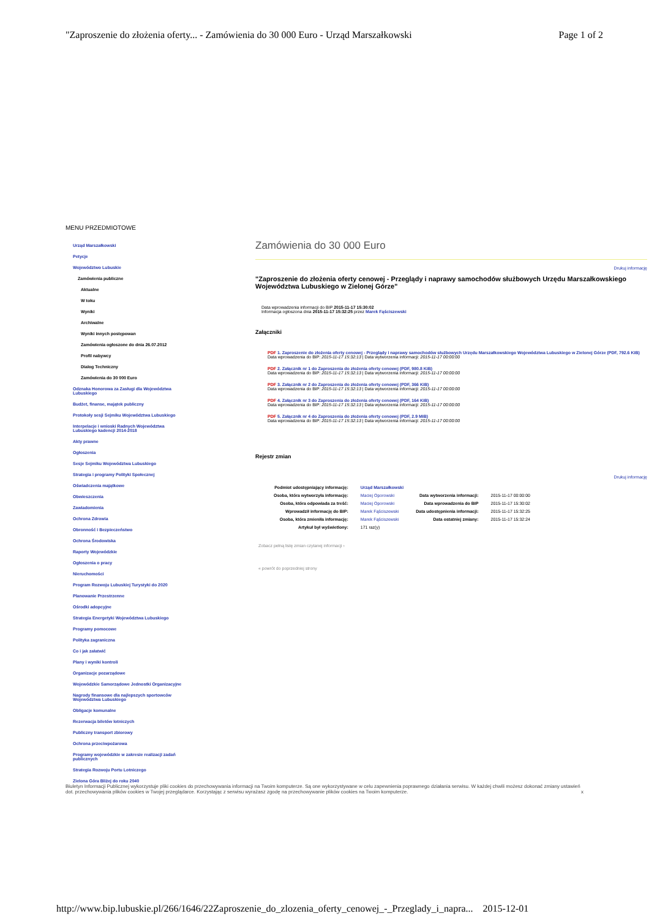"Zaproszenie do złożenia oferty... - Zamówienia do 30 000 Euro - Urząd Marszałkowski Page 1 of 2
MENU PRZEDMIOTOWE
Urząd Marszałkowski
Petycje
Województwo Lubuskie
Zamówienia publiczne
Aktualne
W toku
Wyniki
Archiwalne
Wyniki innych postępowan
Zamówienia ogłoszone do dnia 26.07.2012
Profil nabywcy
Dialog Techniczny
Zamówienia do 30 000 Euro
Odznaka Honorowa za Zasługi dla Województwa Lubuskiego
Budżet, finanse, majątek publiczny
Protokoły sesji Sejmiku Województwa Lubuskiego
Interpelacje i wnioski Radnych Województwa Lubuskiego kadencji 2014-2018
Akty prawne
Ogłoszenia
Sesje Sejmiku Województwa Lubuskiego
Strategia i programy Polityki Społecznej
Oświadczenia majątkowe
Obwieszczenia
Zawiadomienia
Ochrona Zdrowia
Obronność i Bezpieczeństwo
Ochrona Środowiska
Raporty Wojewódzkie
Ogłoszenia o pracy
Nieruchomości
Program Rozwoju Lubuskiej Turystyki do 2020
Planowanie Przestrzenne
Ośrodki adopcyjne
Strategia Energetyki Województwa Lubuskiego
Programy pomocowe
Polityka zagraniczna
Co i jak załatwić
Plany i wyniki kontroli
Organizacje pozarządowe
Wojewódzkie Samorządowe Jednostki Organizacyjne
Nagrody finansowe dla najlepszych sportowców Województwa Lubuskiego
Obligacje komunalne
Rezerwacja biletów lotniczych
Publiczny transport zbiorowy
Ochrona przeciwpożarowa
Programy wojewódzkie w zakresie realizacji zadań publicznych
Strategia Rozwoju Portu Lotniczego
Zielona Góra Bliżej do roku 2040
Zamówienia do 30 000 Euro
Drukuj informację
"Zaproszenie do złożenia oferty cenowej - Przeglądy i naprawy samochodów służbowych Urzędu Marszałkowskiego Województwa Lubuskiego w Zielonej Górze"
Data wprowadzenia informacji do BIP 2015-11-17 15:30:02
Informacja ogłoszona dnia 2015-11-17 15:32:25 przez Marek Fąściszewski
Załączniki
PDF 1. Zaproszenie do złożenia oferty cenowej - Przeglądy i naprawy samochodów służbowych Urzędu Marszałkowskiego Województwa Lubuskiego w Zielonej Górze (PDF, 792.6 KiB)
Data wprowadzenia do BIP: 2015-11-17 15:32:13 | Data wytworzenia informacji: 2015-11-17 00:00:00
PDF 2. Załącznik nr 1 do Zaproszenia do złożenia oferty cenowej (PDF, 980.8 KiB)
Data wprowadzenia do BIP: 2015-11-17 15:32:13 | Data wytworzenia informacji: 2015-11-17 00:00:00
PDF 3. Załącznik nr 2 do Zaproszenia do złożenia oferty cenowej (PDF, 366 KiB)
Data wprowadzenia do BIP: 2015-11-17 15:32:13 | Data wytworzenia informacji: 2015-11-17 00:00:00
PDF 4. Załącznik nr 3 do Zaproszenia do złożenia oferty cenowej (PDF, 164 KiB)
Data wprowadzenia do BIP: 2015-11-17 15:32:13 | Data wytworzenia informacji: 2015-11-17 00:00:00
PDF 5. Załącznik nr 4 do Zaproszenia do złożenia oferty cenowej (PDF, 2.9 MiB)
Data wprowadzenia do BIP: 2015-11-17 15:32:13 | Data wytworzenia informacji: 2015-11-17 00:00:00
Rejestr zmian
Drukuj informację
| Podmiot udostępniający informację: | Urząd Marszałkowski | | |
| Osoba, która wytworzyła informację: | Maciej Oporowski | Data wytworzenia informacji: | 2015-11-17 00:00:00 |
| Osoba, która odpowiada za treść: | Maciej Oporowski | Data wprowadzenia do BIP | 2015-11-17 15:30:02 |
| Wprowadził informację do BIP: | Marek Fąściszewski | Data udostępnienia informacji: | 2015-11-17 15:32:25 |
| Osoba, która zmieniła informację: | Marek Fąściszewski | Data ostatniej zmiany: | 2015-11-17 15:32:24 |
| Artykuł był wyświetlony: | 171 raz(y) | | |
Zobacz pełną listę zmian czytanej informacji ›
« powrót do poprzedniej strony
Biuletyn Informacji Publicznej wykorzystuje pliki cookies do przechowywania informacji na Twoim komputerze. Są one wykorzystywane w celu zapewnienia poprawnego działania serwisu. W każdej chwili możesz dokonać zmiany ustawień dot. przechowywania plików cookies w Twojej przeglądarce. Korzystając z serwisu wyrażasz zgodę na przechowywanie plików cookies na Twoim komputerze. x
http://www.bip.lubuskie.pl/266/1646/22Zaproszenie_do_zlozenia_oferty_cenowej_-_Przeglady_i_napra... 2015-12-01